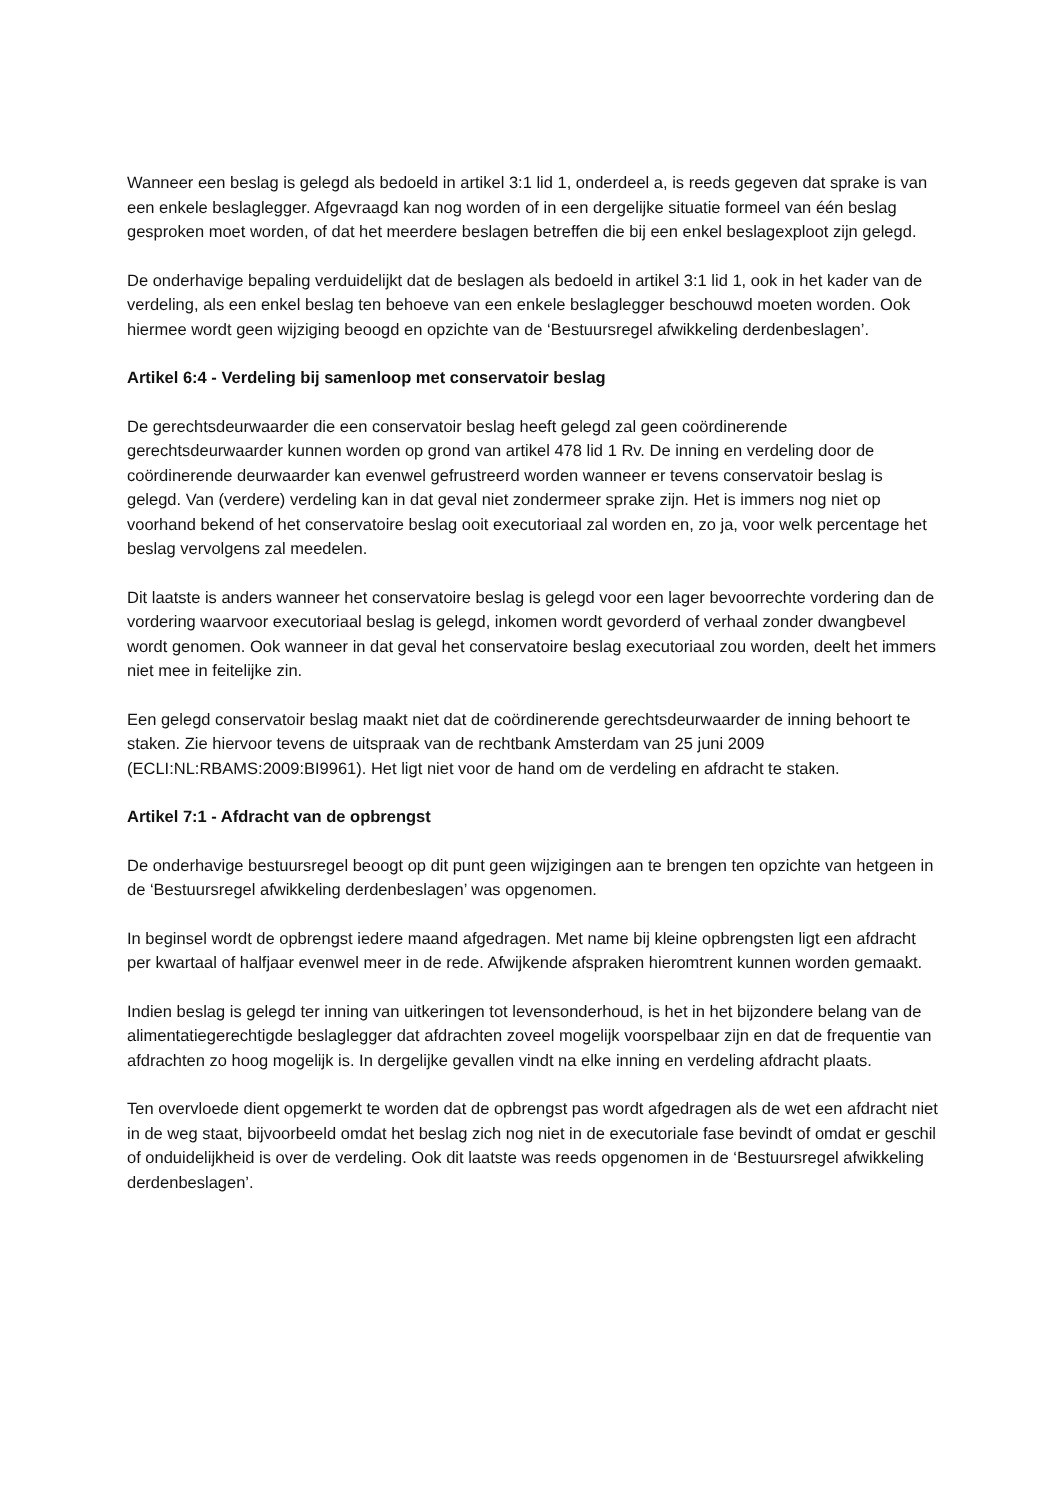Wanneer een beslag is gelegd als bedoeld in artikel 3:1 lid 1, onderdeel a, is reeds gegeven dat sprake is van een enkele beslaglegger. Afgevraagd kan nog worden of in een dergelijke situatie formeel van één beslag gesproken moet worden, of dat het meerdere beslagen betreffen die bij een enkel beslagexploot zijn gelegd.
De onderhavige bepaling verduidelijkt dat de beslagen als bedoeld in artikel 3:1 lid 1, ook in het kader van de verdeling, als een enkel beslag ten behoeve van een enkele beslaglegger beschouwd moeten worden. Ook hiermee wordt geen wijziging beoogd en opzichte van de ‘Bestuursregel afwikkeling derdenbeslagen’.
Artikel 6:4 - Verdeling bij samenloop met conservatoir beslag
De gerechtsdeurwaarder die een conservatoir beslag heeft gelegd zal geen coördinerende gerechtsdeurwaarder kunnen worden op grond van artikel 478 lid 1 Rv. De inning en verdeling door de coördinerende deurwaarder kan evenwel gefrustreerd worden wanneer er tevens conservatoir beslag is gelegd. Van (verdere) verdeling kan in dat geval niet zondermeer sprake zijn. Het is immers nog niet op voorhand bekend of het conservatoire beslag ooit executoriaal zal worden en, zo ja, voor welk percentage het beslag vervolgens zal meedelen.
Dit laatste is anders wanneer het conservatoire beslag is gelegd voor een lager bevoorrechte vordering dan de vordering waarvoor executoriaal beslag is gelegd, inkomen wordt gevorderd of verhaal zonder dwangbevel wordt genomen. Ook wanneer in dat geval het conservatoire beslag executoriaal zou worden, deelt het immers niet mee in feitelijke zin.
Een gelegd conservatoir beslag maakt niet dat de coördinerende gerechtsdeurwaarder de inning behoort te staken. Zie hiervoor tevens de uitspraak van de rechtbank Amsterdam van 25 juni 2009 (ECLI:NL:RBAMS:2009:BI9961). Het ligt niet voor de hand om de verdeling en afdracht te staken.
Artikel 7:1 - Afdracht van de opbrengst
De onderhavige bestuursregel beoogt op dit punt geen wijzigingen aan te brengen ten opzichte van hetgeen in de ‘Bestuursregel afwikkeling derdenbeslagen’ was opgenomen.
In beginsel wordt de opbrengst iedere maand afgedragen. Met name bij kleine opbrengsten ligt een afdracht per kwartaal of halfjaar evenwel meer in de rede. Afwijkende afspraken hieromtrent kunnen worden gemaakt.
Indien beslag is gelegd ter inning van uitkeringen tot levensonderhoud, is het in het bijzondere belang van de alimentatiegerechtigde beslaglegger dat afdrachten zoveel mogelijk voorspelbaar zijn en dat de frequentie van afdrachten zo hoog mogelijk is. In dergelijke gevallen vindt na elke inning en verdeling afdracht plaats.
Ten overvloede dient opgemerkt te worden dat de opbrengst pas wordt afgedragen als de wet een afdracht niet in de weg staat, bijvoorbeeld omdat het beslag zich nog niet in de executoriale fase bevindt of omdat er geschil of onduidelijkheid is over de verdeling. Ook dit laatste was reeds opgenomen in de ‘Bestuursregel afwikkeling derdenbeslagen’.